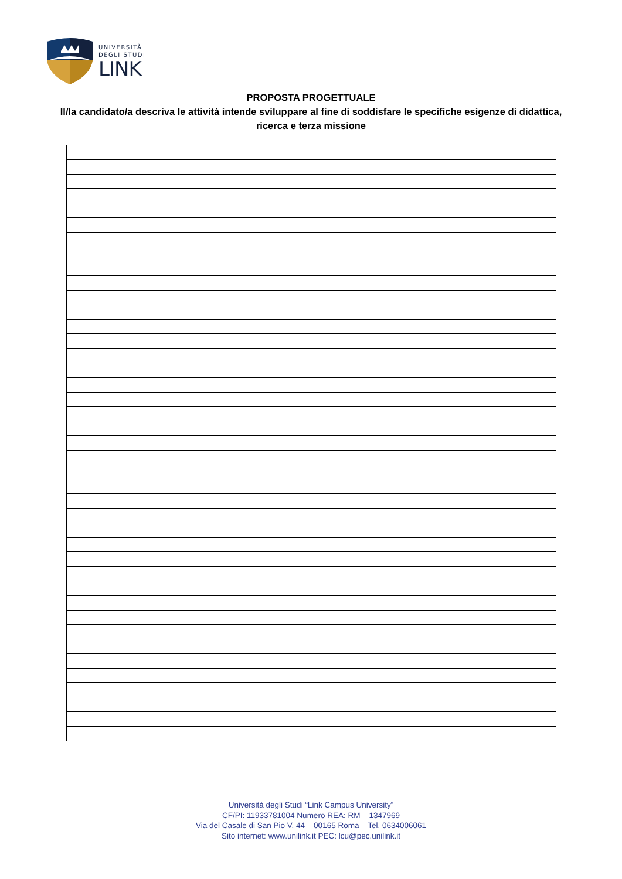UNIVERSITÀ
DEGLI STUDI
LINK
PROPOSTA PROGETTUALE
Il/la candidato/a descriva le attività intende sviluppare al fine di soddisfare le specifiche esigenze di didattica, ricerca e terza missione
Università degli Studi “Link Campus University”
CF/PI: 11933781004 Numero REA: RM – 1347969
Via del Casale di San Pio V, 44 – 00165 Roma – Tel. 0634006061
Sito internet: www.unilink.it PEC: lcu@pec.unilink.it